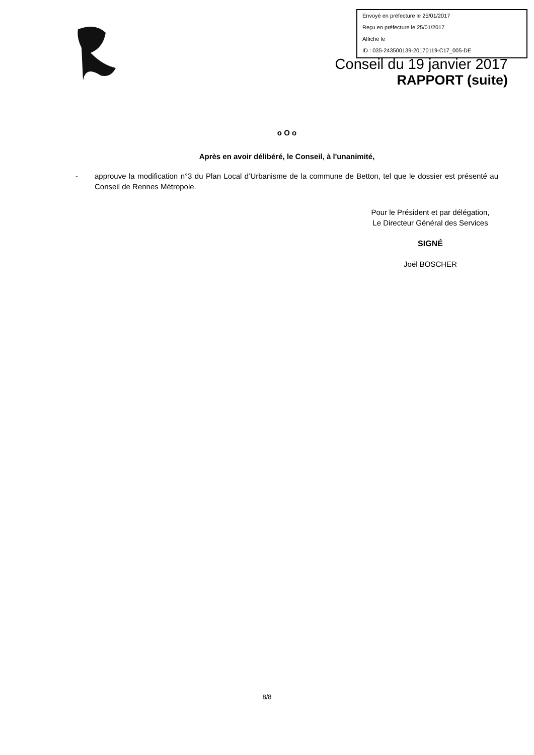Envoyé en préfecture le 25/01/2017
Reçu en préfecture le 25/01/2017
Affiché le
ID : 035-243500139-20170119-C17_005-DE
Conseil du 19 janvier 2017
RAPPORT (suite)
o O o
Après en avoir délibéré, le Conseil, à l'unanimité,
- approuve la modification n°3 du Plan Local d’Urbanisme de la commune de Betton, tel que le dossier est présenté au Conseil de Rennes Métropole.
Pour le Président et par délégation,
Le Directeur Général des Services
SIGNÉ
Joël BOSCHER
8/8